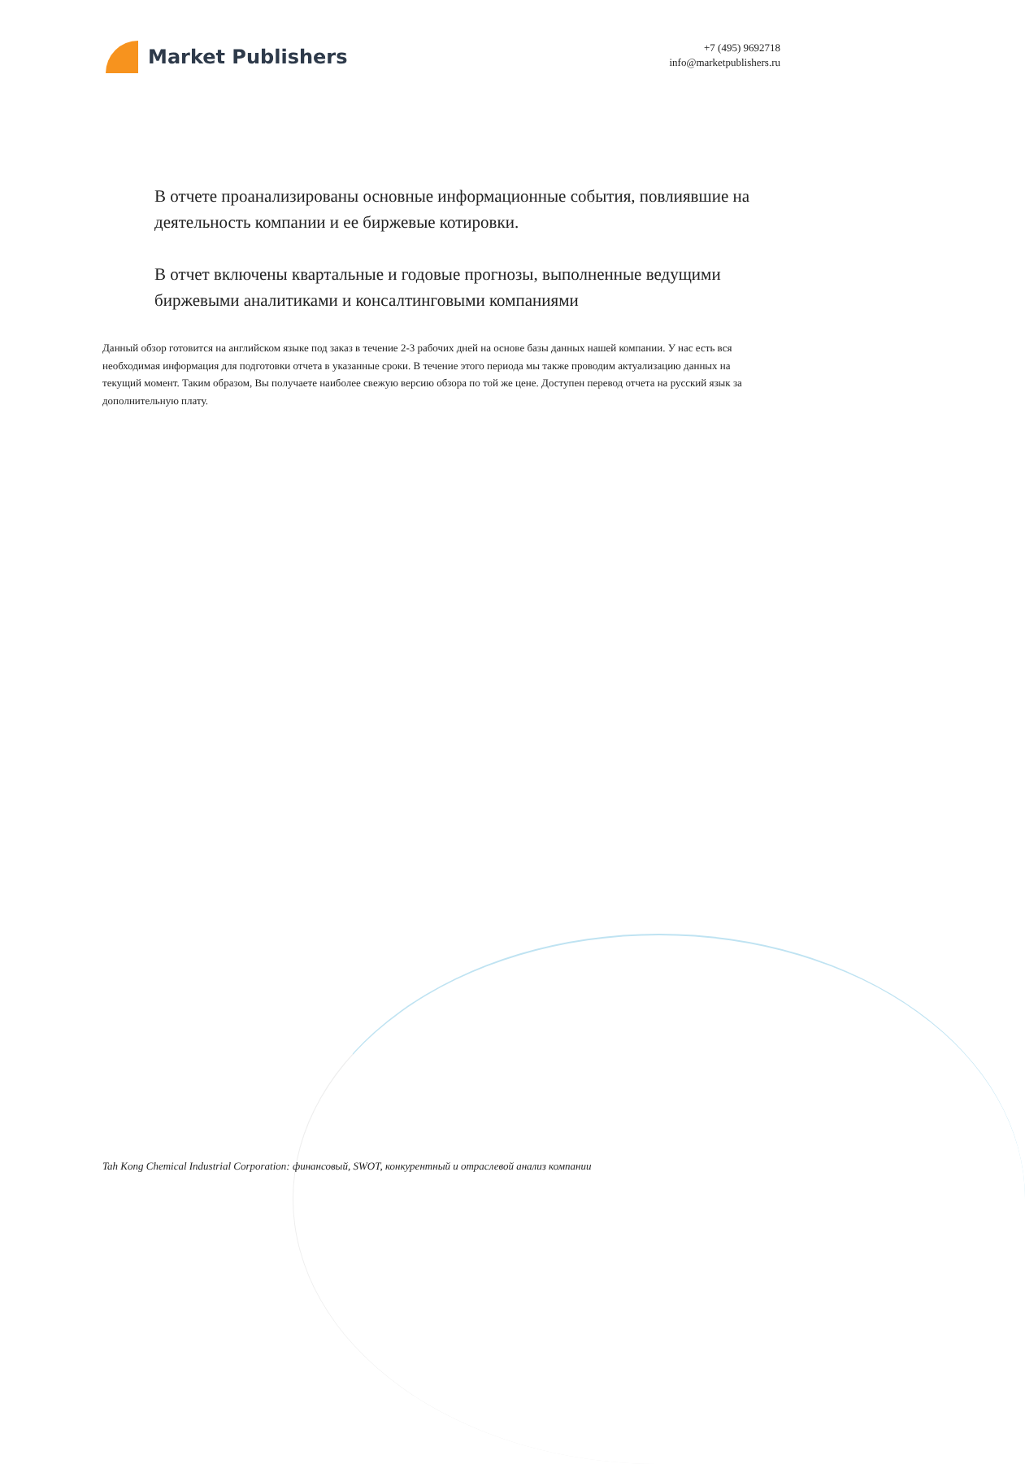Market Publishers
+7 (495) 9692718
info@marketpublishers.ru
В отчете проанализированы основные информационные события, повлиявшие на деятельность компании и ее биржевые котировки.
В отчет включены квартальные и годовые прогнозы, выполненные ведущими биржевыми аналитиками и консалтинговыми компаниями
Данный обзор готовится на английском языке под заказ в течение 2-3 рабочих дней на основе базы данных нашей компании. У нас есть вся необходимая информация для подготовки отчета в указанные сроки. В течение этого периода мы также проводим актуализацию данных на текущий момент. Таким образом, Вы получаете наиболее свежую версию обзора по той же цене. Доступен перевод отчета на русский язык за дополнительную плату.
Tah Kong Chemical Industrial Corporation: финансовый, SWOT, конкурентный и отраслевой анализ компании